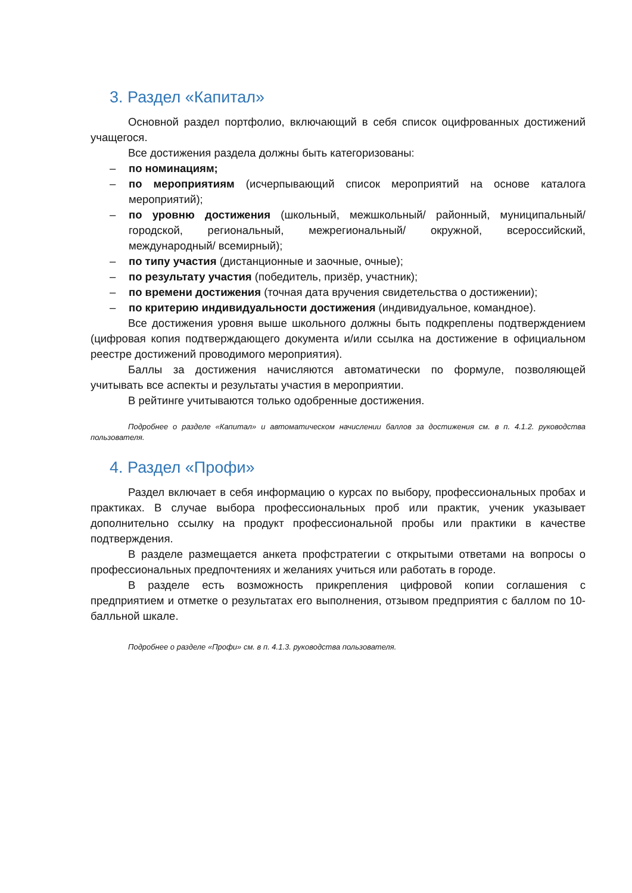3. Раздел «Капитал»
Основной раздел портфолио, включающий в себя список оцифрованных достижений учащегося.
Все достижения раздела должны быть категоризованы:
– по номинациям;
– по мероприятиям (исчерпывающий список мероприятий на основе каталога мероприятий);
– по уровню достижения (школьный, межшкольный/ районный, муниципальный/ городской, региональный, межрегиональный/ окружной, всероссийский, международный/ всемирный);
– по типу участия (дистанционные и заочные, очные);
– по результату участия (победитель, призёр, участник);
– по времени достижения (точная дата вручения свидетельства о достижении);
– по критерию индивидуальности достижения (индивидуальное, командное).
Все достижения уровня выше школьного должны быть подкреплены подтверждением (цифровая копия подтверждающего документа и/или ссылка на достижение в официальном реестре достижений проводимого мероприятия).
Баллы за достижения начисляются автоматически по формуле, позволяющей учитывать все аспекты и результаты участия в мероприятии.
В рейтинге учитываются только одобренные достижения.
Подробнее о разделе «Капитал» и автоматическом начислении баллов за достижения см. в п. 4.1.2. руководства пользователя.
4. Раздел «Профи»
Раздел включает в себя информацию о курсах по выбору, профессиональных пробах и практиках. В случае выбора профессиональных проб или практик, ученик указывает дополнительно ссылку на продукт профессиональной пробы или практики в качестве подтверждения.
В разделе размещается анкета профстратегии с открытыми ответами на вопросы о профессиональных предпочтениях и желаниях учиться или работать в городе.
В разделе есть возможность прикрепления цифровой копии соглашения с предприятием и отметке о результатах его выполнения, отзывом предприятия с баллом по 10-балльной шкале.
Подробнее о разделе «Профи» см. в п. 4.1.3. руководства пользователя.